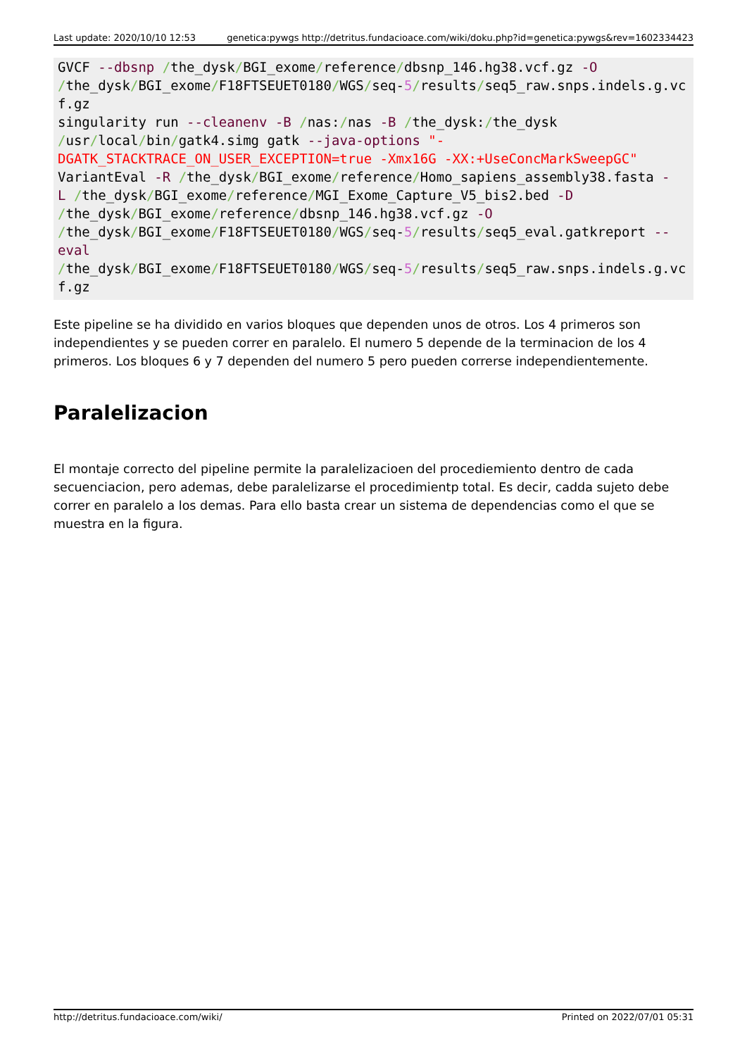Last update: 2020/10/10 12:53 genetica:pywgs http://detritus.fundacioace.com/wiki/doku.php?id=genetica:pywgs&rev=1602334423
GVCF --dbsnp /the_dysk/BGI_exome/reference/dbsnp_146.hg38.vcf.gz -O
/the_dysk/BGI_exome/F18FTSEUET0180/WGS/seq-5/results/seq5_raw.snps.indels.g.vcf.gz
singularity run --cleanenv -B /nas:/nas -B /the_dysk:/the_dysk
/usr/local/bin/gatk4.simg gatk --java-options "-
DGATK_STACKTRACE_ON_USER_EXCEPTION=true -Xmx16G -XX:+UseConcMarkSweepGC"
VariantEval -R /the_dysk/BGI_exome/reference/Homo_sapiens_assembly38.fasta -
L /the_dysk/BGI_exome/reference/MGI_Exome_Capture_V5_bis2.bed -D
/the_dysk/BGI_exome/reference/dbsnp_146.hg38.vcf.gz -O
/the_dysk/BGI_exome/F18FTSEUET0180/WGS/seq-5/results/seq5_eval.gatkreport --
eval
/the_dysk/BGI_exome/F18FTSEUET0180/WGS/seq-5/results/seq5_raw.snps.indels.g.vcf.gz
Este pipeline se ha dividido en varios bloques que dependen unos de otros. Los 4 primeros son independientes y se pueden correr en paralelo. El numero 5 depende de la terminacion de los 4 primeros. Los bloques 6 y 7 dependen del numero 5 pero pueden correrse independientemente.
Paralelizacion
El montaje correcto del pipeline permite la paralelizacioen del procediemiento dentro de cada secuenciacion, pero ademas, debe paralelizarse el procedimientp total. Es decir, cadda sujeto debe correr en paralelo a los demas. Para ello basta crear un sistema de dependencias como el que se muestra en la figura.
http://detritus.fundacioace.com/wiki/ Printed on 2022/07/01 05:31